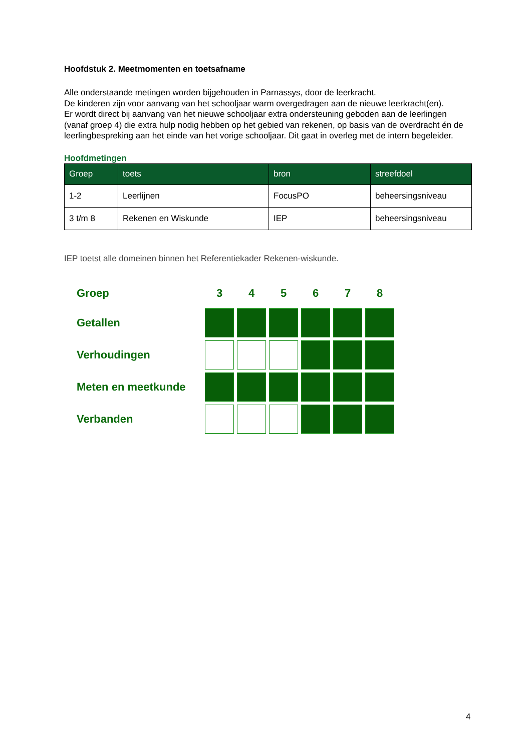Hoofdstuk 2. Meetmomenten en toetsafname
Alle onderstaande metingen worden bijgehouden in Parnassys, door de leerkracht.
De kinderen zijn voor aanvang van het schooljaar warm overgedragen aan de nieuwe leerkracht(en).
Er wordt direct bij aanvang van het nieuwe schooljaar extra ondersteuning geboden aan de leerlingen (vanaf groep 4) die extra hulp nodig hebben op het gebied van rekenen, op basis van de overdracht én de leerlingbespreking aan het einde van het vorige schooljaar. Dit gaat in overleg met de intern begeleider.
Hoofdmetingen
| Groep | toets | bron | streefdoel |
| --- | --- | --- | --- |
| 1-2 | Leerlijnen | FocusPO | beheersingsniveau |
| 3 t/m 8 | Rekenen en Wiskunde | IEP | beheersingsniveau |
IEP toetst alle domeinen binnen het Referentiekader Rekenen-wiskunde.
| Groep | 3 | 4 | 5 | 6 | 7 | 8 |
| --- | --- | --- | --- | --- | --- | --- |
| Getallen | | | | | | |
| Verhoudingen | | | | | | |
| Meten en meetkunde | | | | | | |
| Verbanden | | | | | | |
4